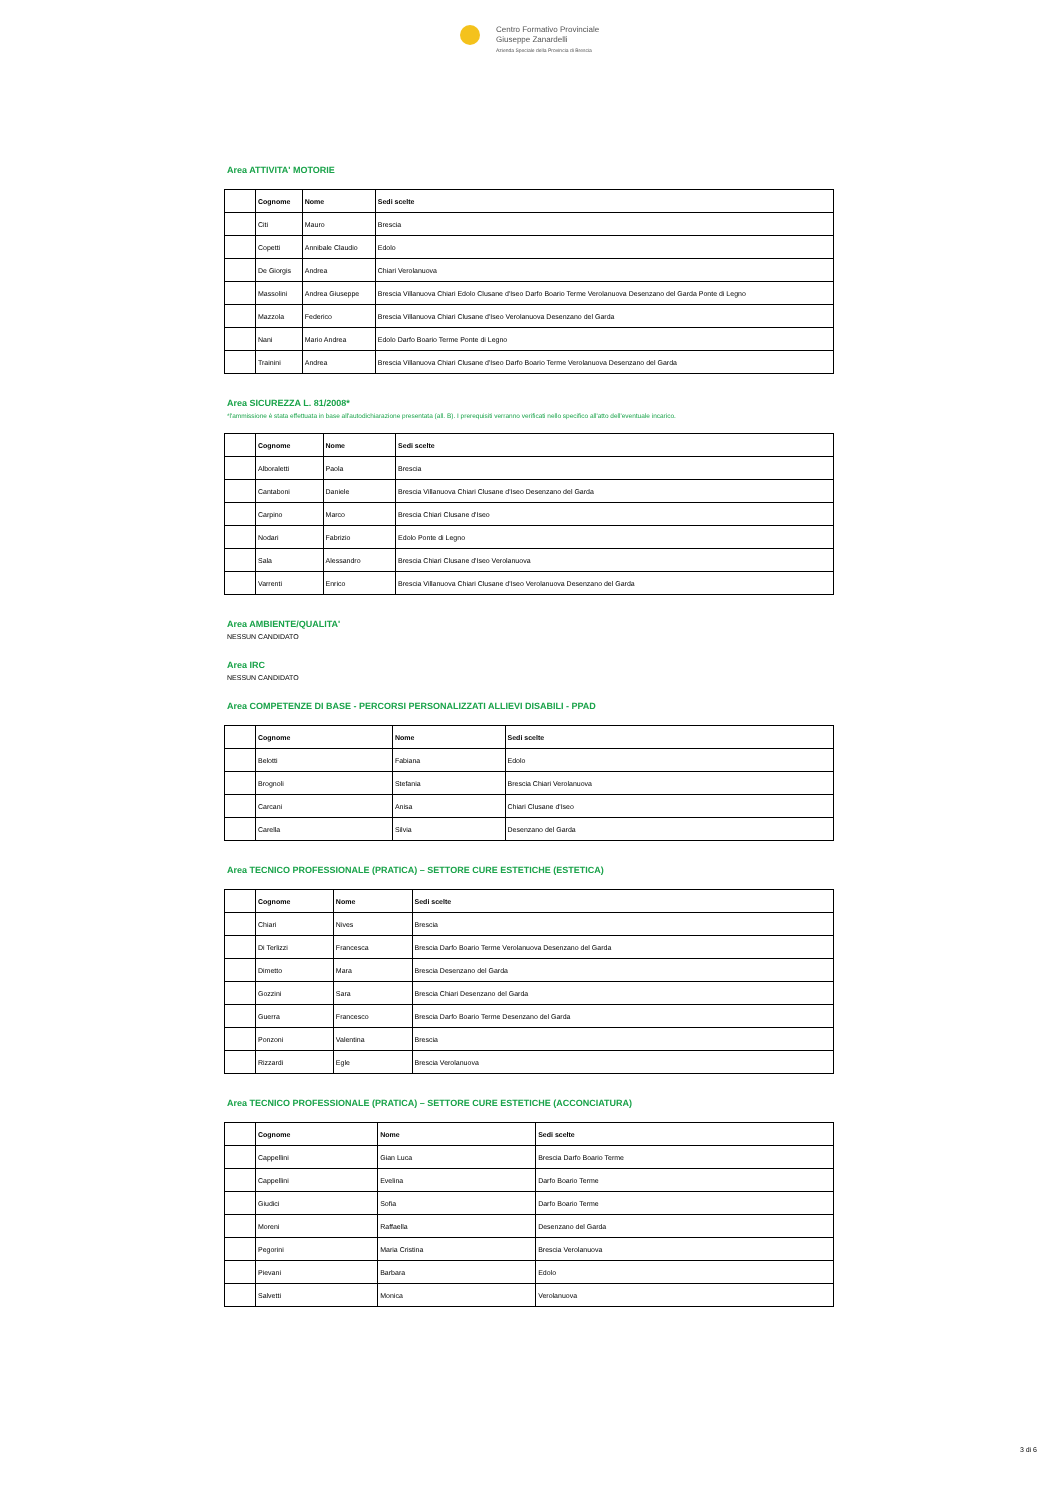Centro Formativo Provinciale
Giuseppe Zanardelli
Azienda Speciale della Provincia di Brescia
Area ATTIVITA' MOTORIE
| | Cognome | Nome | Sedi scelte |
| --- | --- | --- | --- |
| | Citi | Mauro | Brescia |
| | Copetti | Annibale Claudio | Edolo |
| | De Giorgis | Andrea | Chiari Verolanuova |
| | Massolini | Andrea Giuseppe | Brescia Villanuova Chiari Edolo Clusane d'Iseo Darfo Boario Terme Verolanuova Desenzano del Garda Ponte di Legno |
| | Mazzola | Federico | Brescia Villanuova Chiari Clusane d'Iseo Verolanuova Desenzano del Garda |
| | Nani | Mario Andrea | Edolo Darfo Boario Terme Ponte di Legno |
| | Trainini | Andrea | Brescia Villanuova Chiari Clusane d'Iseo Darfo Boario Terme Verolanuova Desenzano del Garda |
Area SICUREZZA L. 81/2008*
*l'ammissione è stata effettuata in base all'autodichiarazione presentata (all. B). I prerequisiti verranno verificati nello specifico all'atto dell'eventuale incarico.
| | Cognome | Nome | Sedi scelte |
| --- | --- | --- | --- |
| | Alboraletti | Paola | Brescia |
| | Cantaboni | Daniele | Brescia Villanuova Chiari Clusane d'Iseo Desenzano del Garda |
| | Carpino | Marco | Brescia Chiari Clusane d'Iseo |
| | Nodari | Fabrizio | Edolo Ponte di Legno |
| | Sala | Alessandro | Brescia Chiari Clusane d'Iseo Verolanuova |
| | Varrenti | Enrico | Brescia Villanuova Chiari Clusane d'Iseo Verolanuova Desenzano del Garda |
Area AMBIENTE/QUALITA'
NESSUN CANDIDATO
Area IRC
NESSUN CANDIDATO
Area COMPETENZE DI BASE - PERCORSI PERSONALIZZATI ALLIEVI DISABILI - PPAD
| | Cognome | Nome | Sedi scelte |
| --- | --- | --- | --- |
| | Belotti | Fabiana | Edolo |
| | Brognoli | Stefania | Brescia Chiari Verolanuova |
| | Carcani | Anisa | Chiari Clusane d'Iseo |
| | Carella | Silvia | Desenzano del Garda |
Area TECNICO PROFESSIONALE (PRATICA) – SETTORE CURE ESTETICHE (ESTETICA)
| | Cognome | Nome | Sedi scelte |
| --- | --- | --- | --- |
| | Chiari | Nives | Brescia |
| | Di Terlizzi | Francesca | Brescia Darfo Boario Terme Verolanuova Desenzano del Garda |
| | Dimetto | Mara | Brescia Desenzano del Garda |
| | Gozzini | Sara | Brescia Chiari Desenzano del Garda |
| | Guerra | Francesco | Brescia Darfo Boario Terme Desenzano del Garda |
| | Ponzoni | Valentina | Brescia |
| | Rizzardi | Egle | Brescia Verolanuova |
Area TECNICO PROFESSIONALE (PRATICA) – SETTORE CURE ESTETICHE (ACCONCIATURA)
| | Cognome | Nome | Sedi scelte |
| --- | --- | --- | --- |
| | Cappellini | Gian Luca | Brescia Darfo Boario Terme |
| | Cappellini | Evelina | Darfo Boario Terme |
| | Giudici | Sofia | Darfo Boario Terme |
| | Moreni | Raffaella | Desenzano del Garda |
| | Pegorini | Maria Cristina | Brescia Verolanuova |
| | Pievani | Barbara | Edolo |
| | Salvetti | Monica | Verolanuova |
3 di 6